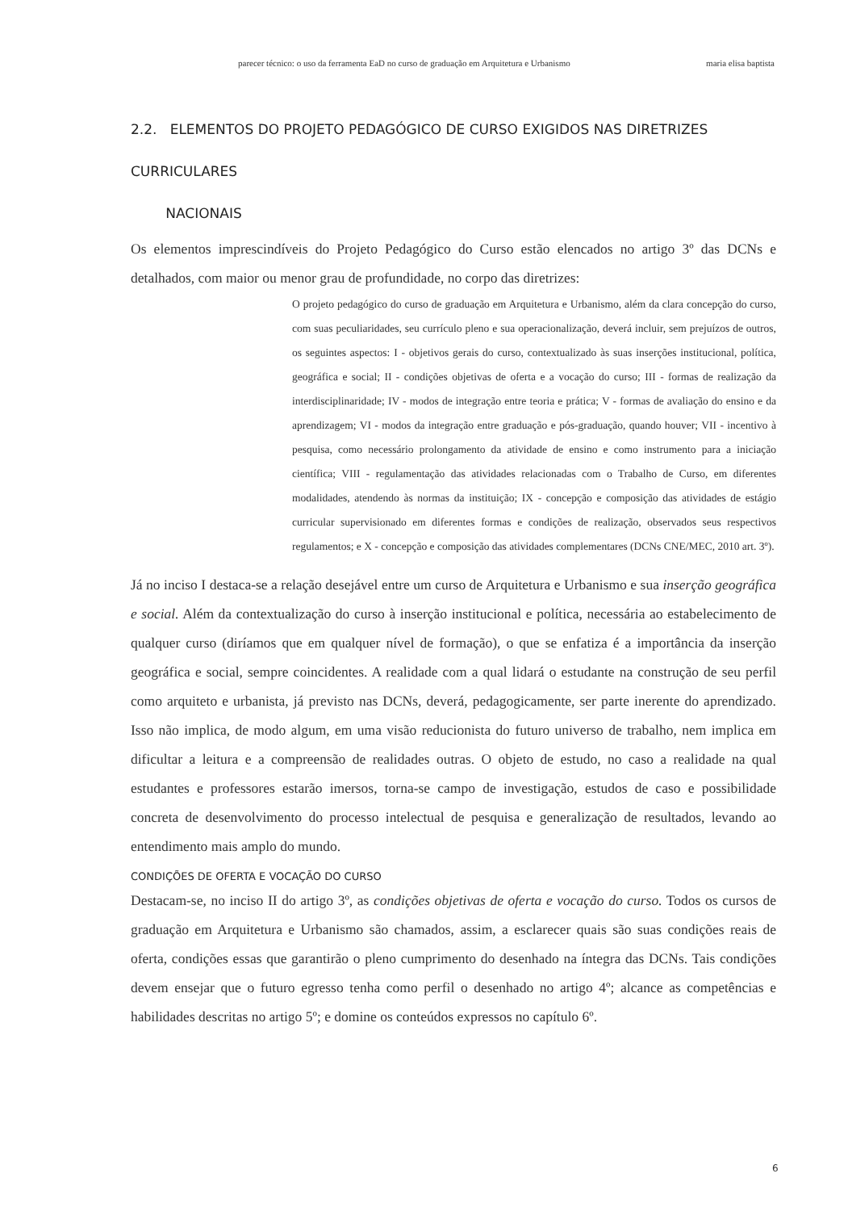parecer técnico: o uso da ferramenta EaD no curso de graduação em Arquitetura e Urbanismo maria elisa baptista
2.2. ELEMENTOS DO PROJETO PEDAGÓGICO DE CURSO EXIGIDOS NAS DIRETRIZES CURRICULARES
NACIONAIS
Os elementos imprescindíveis do Projeto Pedagógico do Curso estão elencados no artigo 3º das DCNs e detalhados, com maior ou menor grau de profundidade, no corpo das diretrizes:
O projeto pedagógico do curso de graduação em Arquitetura e Urbanismo, além da clara concepção do curso, com suas peculiaridades, seu currículo pleno e sua operacionalização, deverá incluir, sem prejuízos de outros, os seguintes aspectos: I - objetivos gerais do curso, contextualizado às suas inserções institucional, política, geográfica e social; II - condições objetivas de oferta e a vocação do curso; III - formas de realização da interdisciplinaridade; IV - modos de integração entre teoria e prática; V - formas de avaliação do ensino e da aprendizagem; VI - modos da integração entre graduação e pós-graduação, quando houver; VII - incentivo à pesquisa, como necessário prolongamento da atividade de ensino e como instrumento para a iniciação científica; VIII - regulamentação das atividades relacionadas com o Trabalho de Curso, em diferentes modalidades, atendendo às normas da instituição; IX - concepção e composição das atividades de estágio curricular supervisionado em diferentes formas e condições de realização, observados seus respectivos regulamentos; e X - concepção e composição das atividades complementares (DCNs CNE/MEC, 2010 art. 3º).
Já no inciso I destaca-se a relação desejável entre um curso de Arquitetura e Urbanismo e sua inserção geográfica e social. Além da contextualização do curso à inserção institucional e política, necessária ao estabelecimento de qualquer curso (diríamos que em qualquer nível de formação), o que se enfatiza é a importância da inserção geográfica e social, sempre coincidentes. A realidade com a qual lidará o estudante na construção de seu perfil como arquiteto e urbanista, já previsto nas DCNs, deverá, pedagogicamente, ser parte inerente do aprendizado. Isso não implica, de modo algum, em uma visão reducionista do futuro universo de trabalho, nem implica em dificultar a leitura e a compreensão de realidades outras. O objeto de estudo, no caso a realidade na qual estudantes e professores estarão imersos, torna-se campo de investigação, estudos de caso e possibilidade concreta de desenvolvimento do processo intelectual de pesquisa e generalização de resultados, levando ao entendimento mais amplo do mundo.
CONDIÇÕES DE OFERTA E VOCAÇÃO DO CURSO
Destacam-se, no inciso II do artigo 3º, as condições objetivas de oferta e vocação do curso. Todos os cursos de graduação em Arquitetura e Urbanismo são chamados, assim, a esclarecer quais são suas condições reais de oferta, condições essas que garantirão o pleno cumprimento do desenhado na íntegra das DCNs. Tais condições devem ensejar que o futuro egresso tenha como perfil o desenhado no artigo 4º; alcance as competências e habilidades descritas no artigo 5º; e domine os conteúdos expressos no capítulo 6º.
6